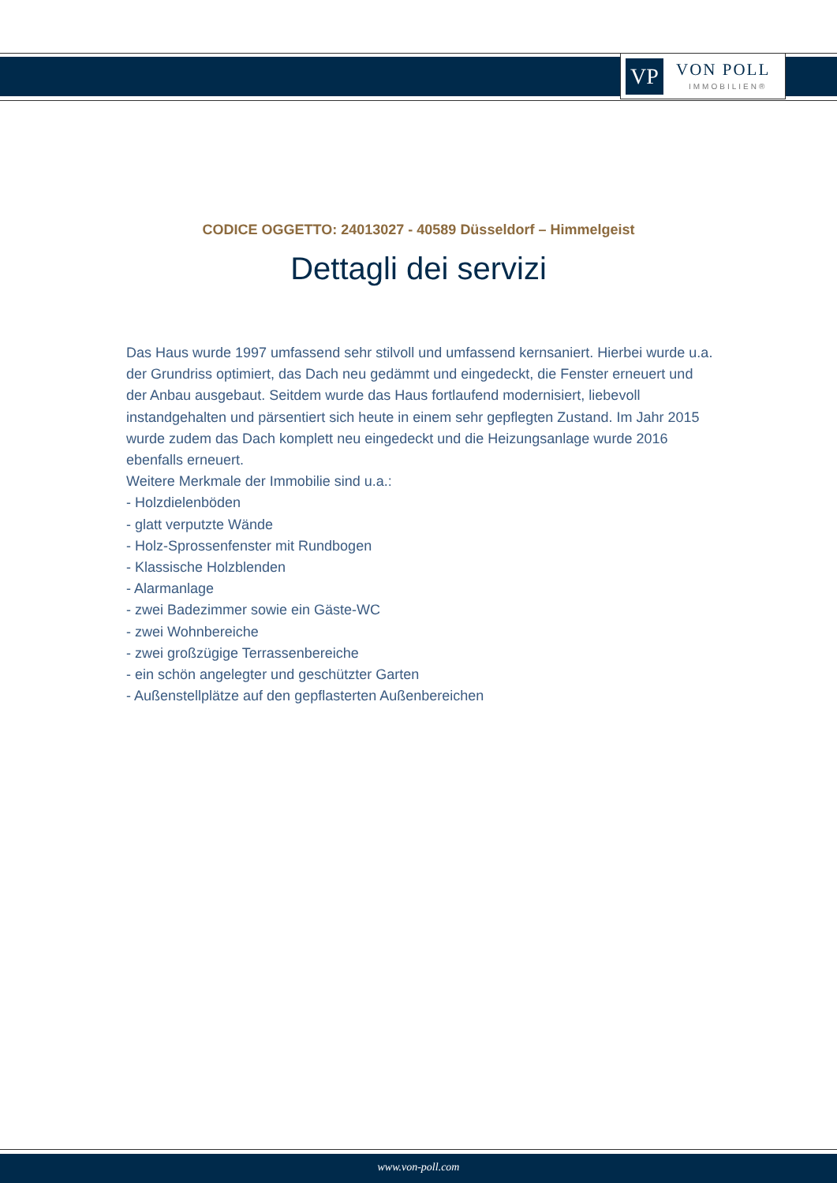VP VON POLL
IMMOBILIEN®
CODICE OGGETTO: 24013027 - 40589 Düsseldorf – Himmelgeist
Dettagli dei servizi
Das Haus wurde 1997 umfassend sehr stilvoll und umfassend kernsaniert. Hierbei wurde u.a. der Grundriss optimiert, das Dach neu gedämmt und eingedeckt, die Fenster erneuert und der Anbau ausgebaut. Seitdem wurde das Haus fortlaufend modernisiert, liebevoll instandgehalten und pärsentiert sich heute in einem sehr gepflegten Zustand. Im Jahr 2015 wurde zudem das Dach komplett neu eingedeckt und die Heizungsanlage wurde 2016 ebenfalls erneuert.
Weitere Merkmale der Immobilie sind u.a.:
- Holzdielenböden
- glatt verputzte Wände
- Holz-Sprossenfenster mit Rundbogen
- Klassische Holzblenden
- Alarmanlage
- zwei Badezimmer sowie ein Gäste-WC
- zwei Wohnbereiche
- zwei großzügige Terrassenbereiche
- ein schön angelegter und geschützter Garten
- Außenstellplätze auf den gepflasterten Außenbereichen
www.von-poll.com